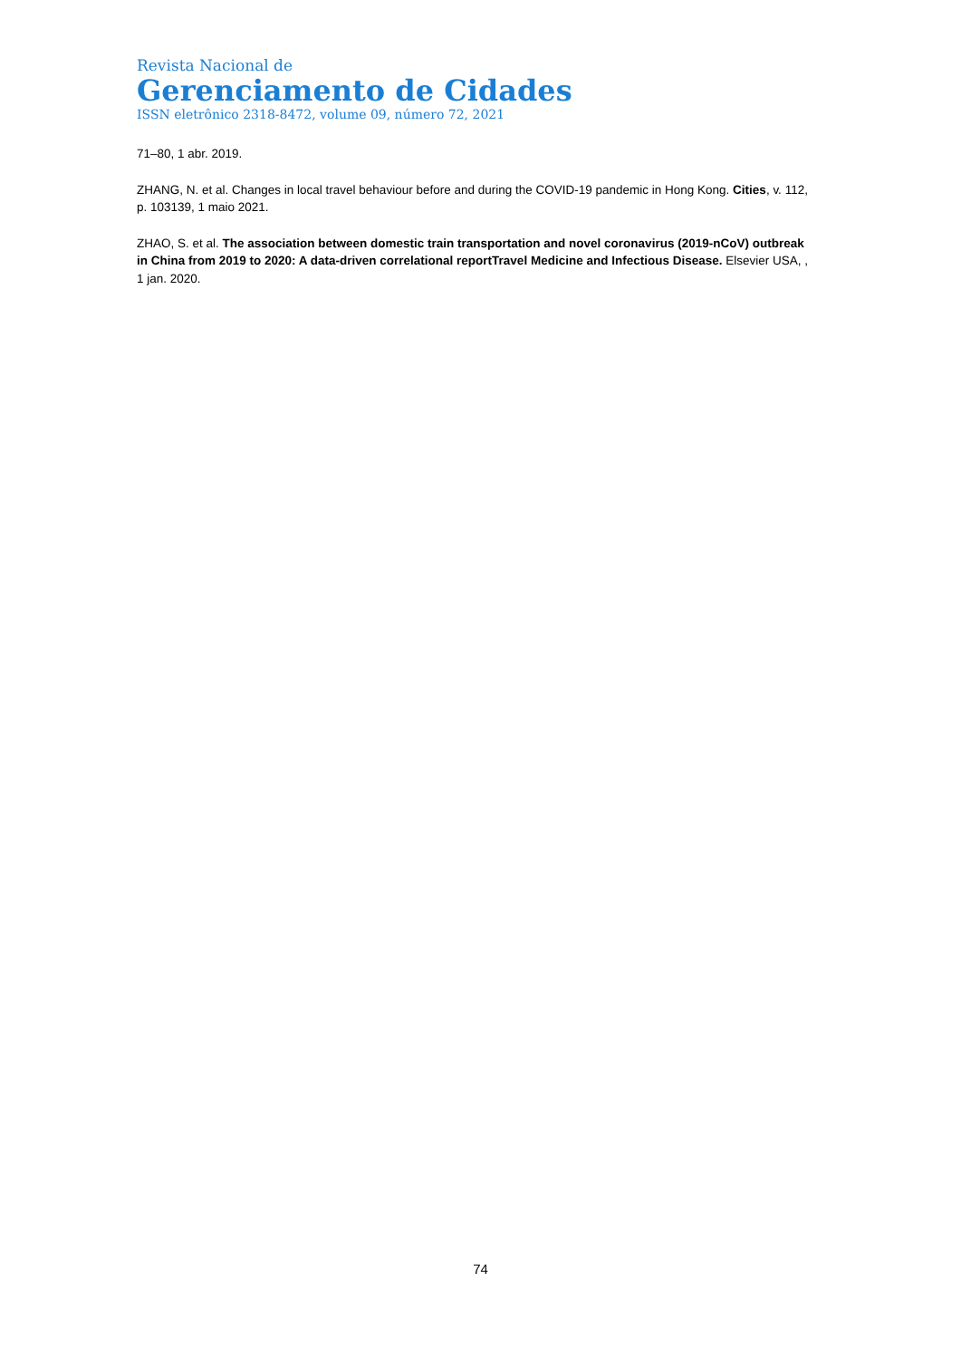Revista Nacional de
Gerenciamento de Cidades
ISSN eletrônico 2318-8472, volume 09, número 72, 2021
71–80, 1 abr. 2019.
ZHANG, N. et al. Changes in local travel behaviour before and during the COVID-19 pandemic in Hong Kong. Cities, v. 112, p. 103139, 1 maio 2021.
ZHAO, S. et al. The association between domestic train transportation and novel coronavirus (2019-nCoV) outbreak in China from 2019 to 2020: A data-driven correlational reportTravel Medicine and Infectious Disease. Elsevier USA, , 1 jan. 2020.
74